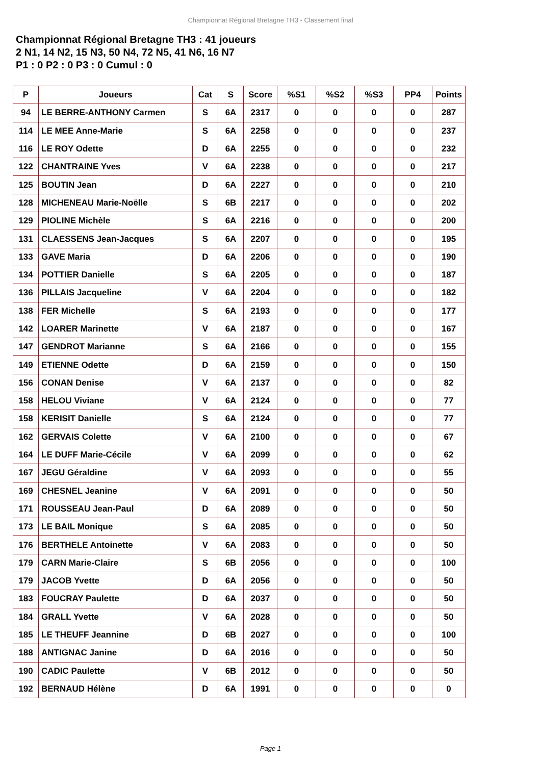Championnat Régional Bretagne TH3 - Classement final
Championnat Régional Bretagne TH3 : 41 joueurs
2 N1, 14 N2, 15 N3, 50 N4, 72 N5, 41 N6, 16 N7
P1 : 0 P2 : 0 P3 : 0 Cumul : 0
| P | Joueurs | Cat | S | Score | %S1 | %S2 | %S3 | PP4 | Points |
| --- | --- | --- | --- | --- | --- | --- | --- | --- | --- |
| 94 | LE BERRE-ANTHONY Carmen | S | 6A | 2317 | 0 | 0 | 0 | 0 | 287 |
| 114 | LE MEE Anne-Marie | S | 6A | 2258 | 0 | 0 | 0 | 0 | 237 |
| 116 | LE ROY Odette | D | 6A | 2255 | 0 | 0 | 0 | 0 | 232 |
| 122 | CHANTRAINE Yves | V | 6A | 2238 | 0 | 0 | 0 | 0 | 217 |
| 125 | BOUTIN Jean | D | 6A | 2227 | 0 | 0 | 0 | 0 | 210 |
| 128 | MICHENEAU Marie-Noëlle | S | 6B | 2217 | 0 | 0 | 0 | 0 | 202 |
| 129 | PIOLINE Michèle | S | 6A | 2216 | 0 | 0 | 0 | 0 | 200 |
| 131 | CLAESSENS Jean-Jacques | S | 6A | 2207 | 0 | 0 | 0 | 0 | 195 |
| 133 | GAVE Maria | D | 6A | 2206 | 0 | 0 | 0 | 0 | 190 |
| 134 | POTTIER Danielle | S | 6A | 2205 | 0 | 0 | 0 | 0 | 187 |
| 136 | PILLAIS Jacqueline | V | 6A | 2204 | 0 | 0 | 0 | 0 | 182 |
| 138 | FER Michelle | S | 6A | 2193 | 0 | 0 | 0 | 0 | 177 |
| 142 | LOARER Marinette | V | 6A | 2187 | 0 | 0 | 0 | 0 | 167 |
| 147 | GENDROT Marianne | S | 6A | 2166 | 0 | 0 | 0 | 0 | 155 |
| 149 | ETIENNE Odette | D | 6A | 2159 | 0 | 0 | 0 | 0 | 150 |
| 156 | CONAN Denise | V | 6A | 2137 | 0 | 0 | 0 | 0 | 82 |
| 158 | HELOU Viviane | V | 6A | 2124 | 0 | 0 | 0 | 0 | 77 |
| 158 | KERISIT Danielle | S | 6A | 2124 | 0 | 0 | 0 | 0 | 77 |
| 162 | GERVAIS Colette | V | 6A | 2100 | 0 | 0 | 0 | 0 | 67 |
| 164 | LE DUFF Marie-Cécile | V | 6A | 2099 | 0 | 0 | 0 | 0 | 62 |
| 167 | JEGU Géraldine | V | 6A | 2093 | 0 | 0 | 0 | 0 | 55 |
| 169 | CHESNEL Jeanine | V | 6A | 2091 | 0 | 0 | 0 | 0 | 50 |
| 171 | ROUSSEAU Jean-Paul | D | 6A | 2089 | 0 | 0 | 0 | 0 | 50 |
| 173 | LE BAIL Monique | S | 6A | 2085 | 0 | 0 | 0 | 0 | 50 |
| 176 | BERTHELE Antoinette | V | 6A | 2083 | 0 | 0 | 0 | 0 | 50 |
| 179 | CARN Marie-Claire | S | 6B | 2056 | 0 | 0 | 0 | 0 | 100 |
| 179 | JACOB Yvette | D | 6A | 2056 | 0 | 0 | 0 | 0 | 50 |
| 183 | FOUCRAY Paulette | D | 6A | 2037 | 0 | 0 | 0 | 0 | 50 |
| 184 | GRALL Yvette | V | 6A | 2028 | 0 | 0 | 0 | 0 | 50 |
| 185 | LE THEUFF Jeannine | D | 6B | 2027 | 0 | 0 | 0 | 0 | 100 |
| 188 | ANTIGNAC Janine | D | 6A | 2016 | 0 | 0 | 0 | 0 | 50 |
| 190 | CADIC Paulette | V | 6B | 2012 | 0 | 0 | 0 | 0 | 50 |
| 192 | BERNAUD Hélène | D | 6A | 1991 | 0 | 0 | 0 | 0 | 0 |
Page 1